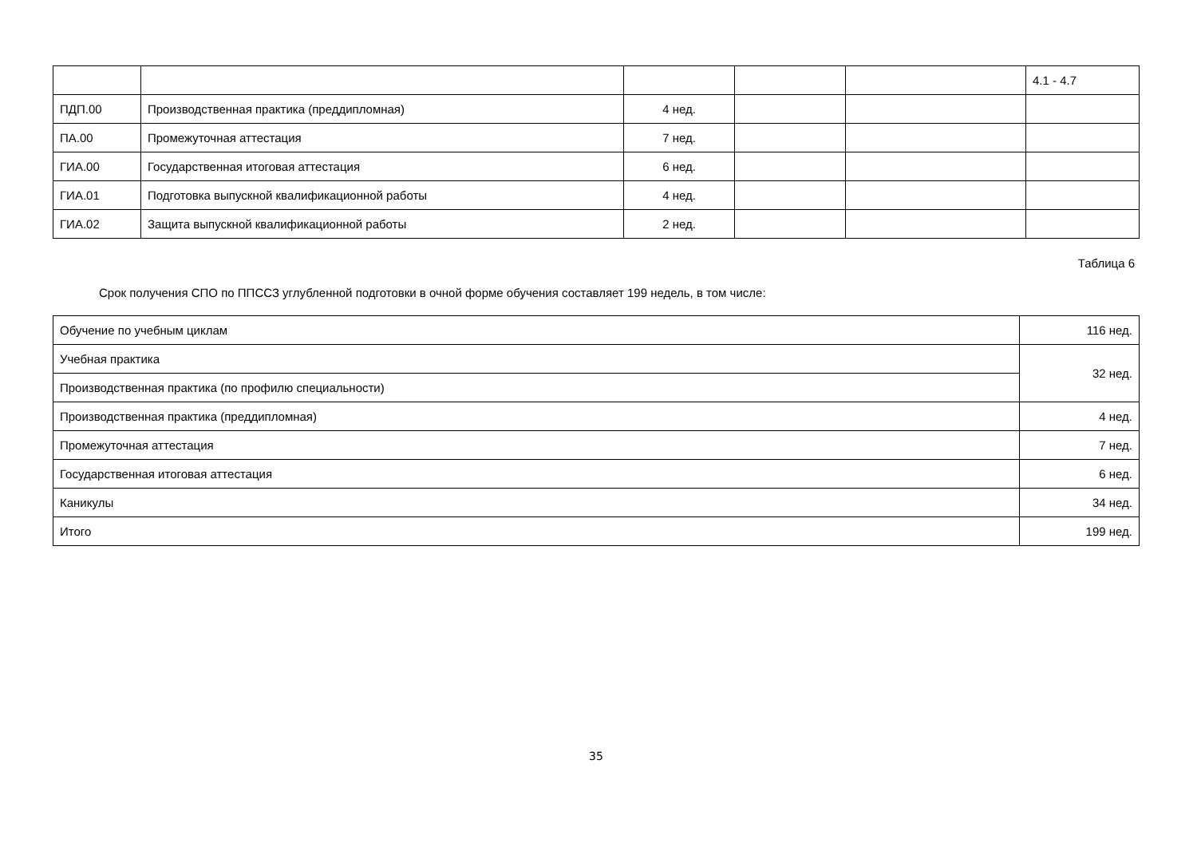| | | | | | 4.1 - 4.7 |
| ПДП.00 | Производственная практика (преддипломная) | 4 нед. | | | |
| ПА.00 | Промежуточная аттестация | 7 нед. | | | |
| ГИА.00 | Государственная итоговая аттестация | 6 нед. | | | |
| ГИА.01 | Подготовка выпускной квалификационной работы | 4 нед. | | | |
| ГИА.02 | Защита выпускной квалификационной работы | 2 нед. | | | |
Таблица 6
Срок получения СПО по ППССЗ углубленной подготовки в очной форме обучения составляет 199 недель, в том числе:
| Обучение по учебным циклам | 116 нед. |
| Учебная практика | 32 нед. |
| Производственная практика (по профилю специальности) | |
| Производственная практика (преддипломная) | 4 нед. |
| Промежуточная аттестация | 7 нед. |
| Государственная итоговая аттестация | 6 нед. |
| Каникулы | 34 нед. |
| Итого | 199 нед. |
35